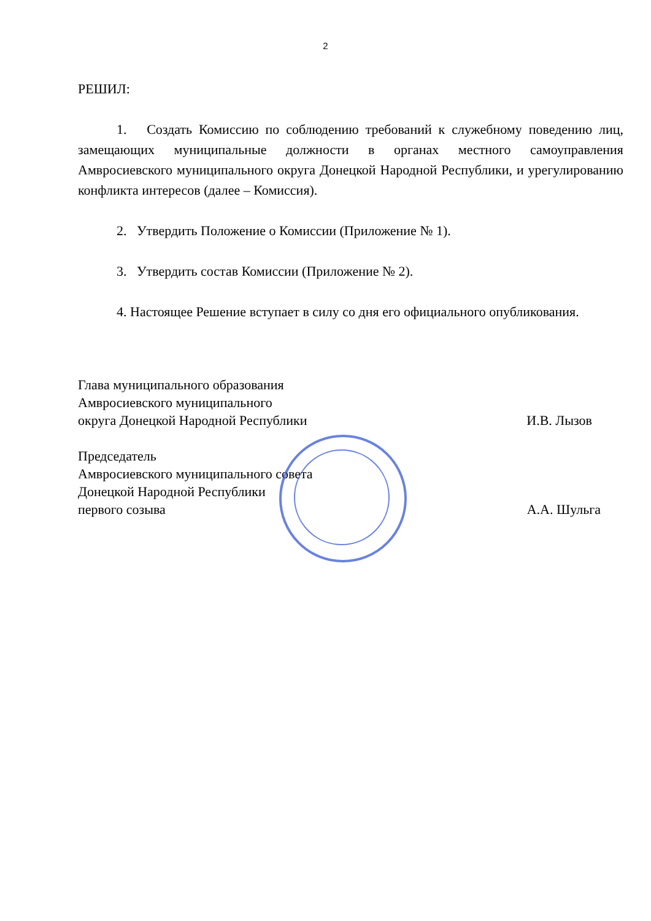2
РЕШИЛ:
1. Создать Комиссию по соблюдению требований к служебному поведению лиц, замещающих муниципальные должности в органах местного самоуправления Амвросиевского муниципального округа Донецкой Народной Республики, и урегулированию конфликта интересов (далее – Комиссия).
2. Утвердить Положение о Комиссии (Приложение № 1).
3. Утвердить состав Комиссии (Приложение № 2).
4. Настоящее Решение вступает в силу со дня его официального опубликования.
Глава муниципального образования
Амвросиевского муниципального
округа Донецкой Народной Республики
И.В. Лызов
Председатель
Амвросиевского муниципального совета
Донецкой Народной Республики
первого созыва
А.А. Шульга